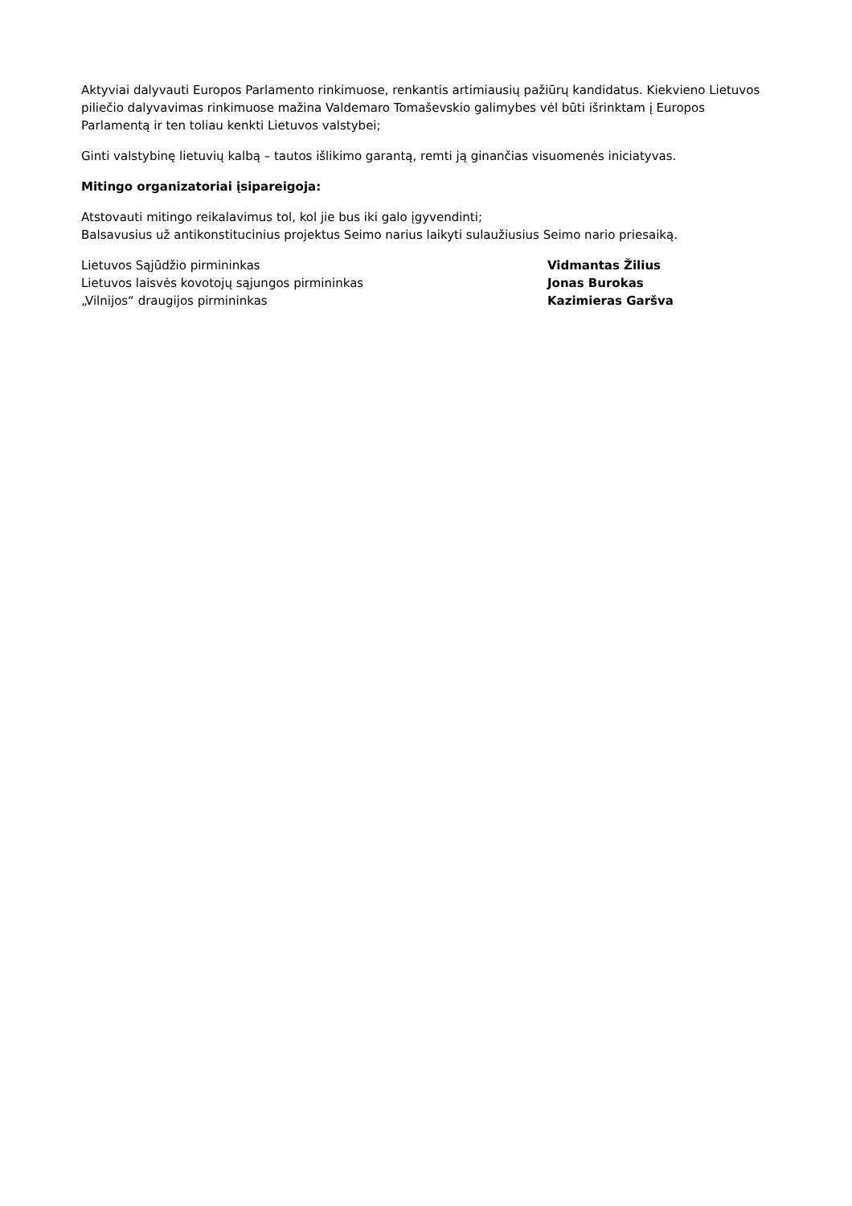Aktyviai dalyvauti Europos Parlamento rinkimuose, renkantis artimiausių pažiūrų kandidatus. Kiekvieno Lietuvos piliečio dalyvavimas rinkimuose mažina Valdemaro Tomaševskio galimybes vėl būti išrinktam į Europos Parlamentą ir ten toliau kenkti Lietuvos valstybei;
Ginti valstybinę lietuvių kalbą – tautos išlikimo garantą, remti ją ginančias visuomenės iniciatyvas.
Mitingo organizatoriai įsipareigoja:
Atstovauti mitingo reikalavimus tol, kol jie bus iki galo įgyvendinti;
Balsavusius už antikonstitucinius projektus Seimo narius laikyti sulaužiusius Seimo nario priesaiką.
| Lietuvos Sąjūdžio pirmininkas | Vidmantas Žilius |
| Lietuvos laisvės kovotojų sąjungos pirmininkas | Jonas Burokas |
| „Vilnijos“ draugijos pirmininkas | Kazimieras Garšva |